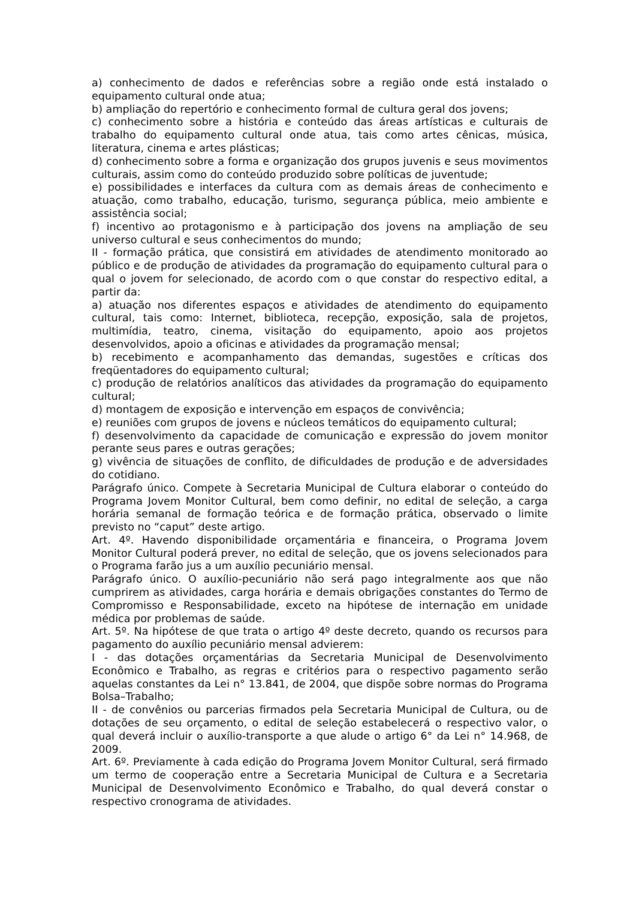a) conhecimento de dados e referências sobre a região onde está instalado o equipamento cultural onde atua;
b) ampliação do repertório e conhecimento formal de cultura geral dos jovens;
c) conhecimento sobre a história e conteúdo das áreas artísticas e culturais de trabalho do equipamento cultural onde atua, tais como artes cênicas, música, literatura, cinema e artes plásticas;
d) conhecimento sobre a forma e organização dos grupos juvenis e seus movimentos culturais, assim como do conteúdo produzido sobre políticas de juventude;
e) possibilidades e interfaces da cultura com as demais áreas de conhecimento e atuação, como trabalho, educação, turismo, segurança pública, meio ambiente e assistência social;
f) incentivo ao protagonismo e à participação dos jovens na ampliação de seu universo cultural e seus conhecimentos do mundo;
II - formação prática, que consistirá em atividades de atendimento monitorado ao público e de produção de atividades da programação do equipamento cultural para o qual o jovem for selecionado, de acordo com o que constar do respectivo edital, a partir da:
a) atuação nos diferentes espaços e atividades de atendimento do equipamento cultural, tais como: Internet, biblioteca, recepção, exposição, sala de projetos, multimídia, teatro, cinema, visitação do equipamento, apoio aos projetos desenvolvidos, apoio a oficinas e atividades da programação mensal;
b) recebimento e acompanhamento das demandas, sugestões e críticas dos freqüentadores do equipamento cultural;
c) produção de relatórios analíticos das atividades da programação do equipamento cultural;
d) montagem de exposição e intervenção em espaços de convivência;
e) reuniões com grupos de jovens e núcleos temáticos do equipamento cultural;
f) desenvolvimento da capacidade de comunicação e expressão do jovem monitor perante seus pares e outras gerações;
g) vivência de situações de conflito, de dificuldades de produção e de adversidades do cotidiano.
Parágrafo único. Compete à Secretaria Municipal de Cultura elaborar o conteúdo do Programa Jovem Monitor Cultural, bem como definir, no edital de seleção, a carga horária semanal de formação teórica e de formação prática, observado o limite previsto no “caput” deste artigo.
Art. 4º. Havendo disponibilidade orçamentária e financeira, o Programa Jovem Monitor Cultural poderá prever, no edital de seleção, que os jovens selecionados para o Programa farão jus a um auxílio pecuniário mensal.
Parágrafo único. O auxílio-pecuniário não será pago integralmente aos que não cumprirem as atividades, carga horária e demais obrigações constantes do Termo de Compromisso e Responsabilidade, exceto na hipótese de internação em unidade médica por problemas de saúde.
Art. 5º. Na hipótese de que trata o artigo 4º deste decreto, quando os recursos para pagamento do auxílio pecuniário mensal advierem:
I - das dotações orçamentárias da Secretaria Municipal de Desenvolvimento Econômico e Trabalho, as regras e critérios para o respectivo pagamento serão aquelas constantes da Lei n° 13.841, de 2004, que dispõe sobre normas do Programa Bolsa–Trabalho;
II - de convênios ou parcerias firmados pela Secretaria Municipal de Cultura, ou de dotações de seu orçamento, o edital de seleção estabelecerá o respectivo valor, o qual deverá incluir o auxílio-transporte a que alude o artigo 6° da Lei n° 14.968, de 2009.
Art. 6º. Previamente à cada edição do Programa Jovem Monitor Cultural, será firmado um termo de cooperação entre a Secretaria Municipal de Cultura e a Secretaria Municipal de Desenvolvimento Econômico e Trabalho, do qual deverá constar o respectivo cronograma de atividades.